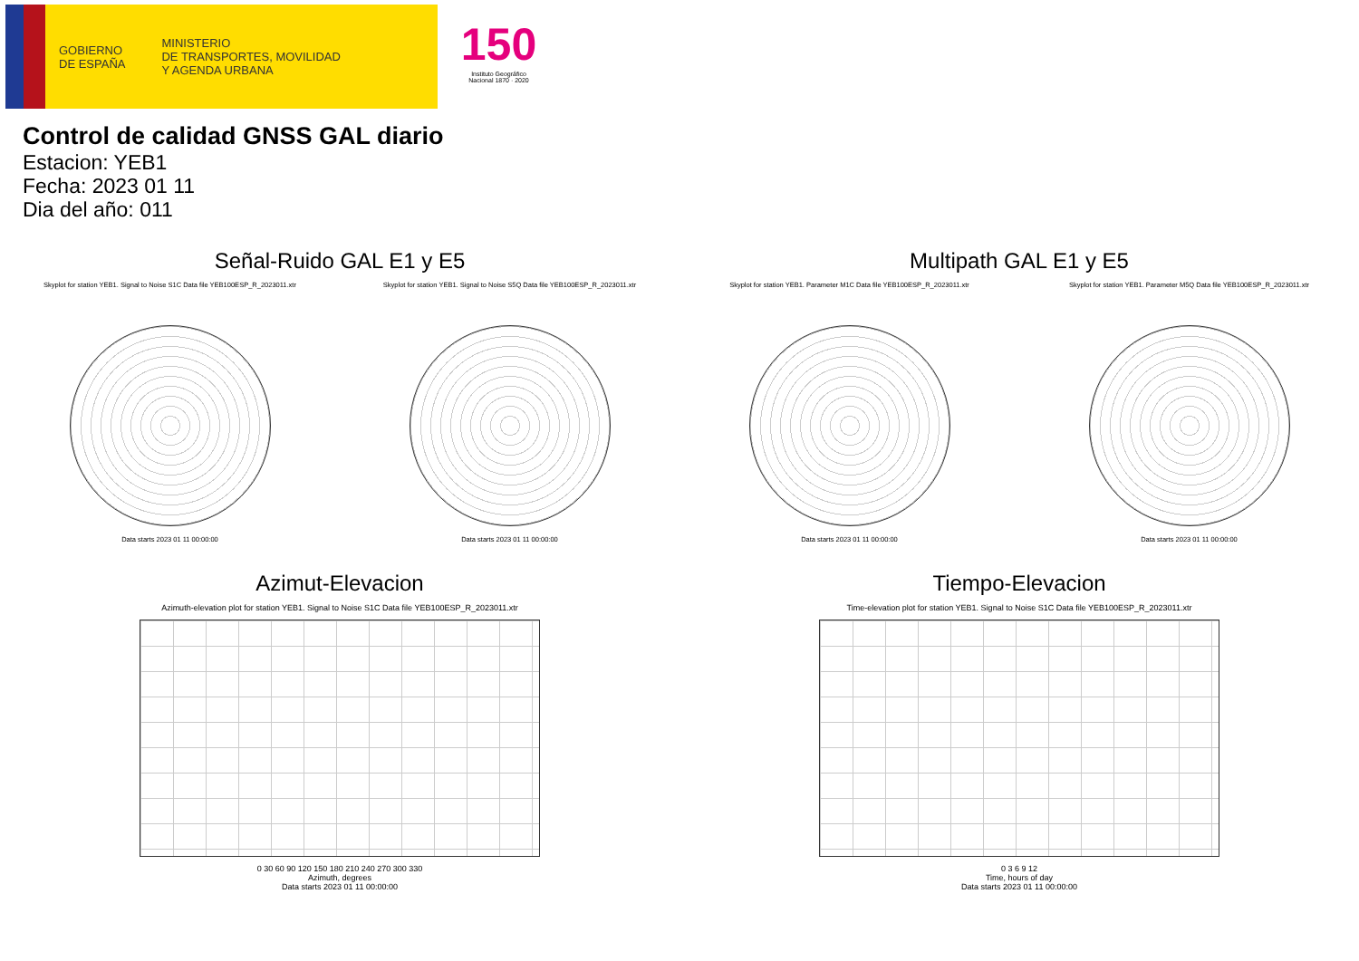GOBIERNO
DE ESPAÑA
MINISTERIO
DE TRANSPORTES, MOVILIDAD
Y AGENDA URBANA
150
Instituto Geográfico
Nacional 1870 · 2020
Control de calidad GNSS GAL diario
Estacion: YEB1
Fecha: 2023 01 11
Dia del año: 011
Señal-Ruido GAL E1 y E5
Skyplot for station YEB1. Signal to Noise S1C Data file YEB100ESP_R_2023011.xtr
Data starts 2023 01 11 00:00:00
Skyplot for station YEB1. Signal to Noise S5Q Data file YEB100ESP_R_2023011.xtr
Data starts 2023 01 11 00:00:00
Multipath GAL E1 y E5
Skyplot for station YEB1. Parameter M1C Data file YEB100ESP_R_2023011.xtr
Data starts 2023 01 11 00:00:00
Skyplot for station YEB1. Parameter M5Q Data file YEB100ESP_R_2023011.xtr
Data starts 2023 01 11 00:00:00
Azimut-Elevacion
Azimuth-elevation plot for station YEB1. Signal to Noise S1C Data file YEB100ESP_R_2023011.xtr
0 30 60 90 120 150 180 210 240 270 300 330
Azimuth, degrees
Data starts 2023 01 11 00:00:00
Tiempo-Elevacion
Time-elevation plot for station YEB1. Signal to Noise S1C Data file YEB100ESP_R_2023011.xtr
0 3 6 9 12
Time, hours of day
Data starts 2023 01 11 00:00:00